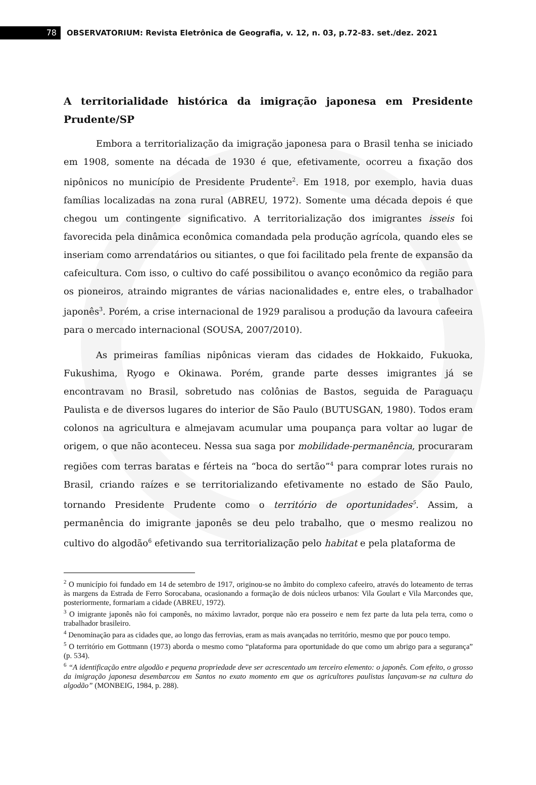78
OBSERVATORIUM: Revista Eletrônica de Geografia, v. 12, n. 03, p.72-83. set./dez. 2021
A territorialidade histórica da imigração japonesa em Presidente Prudente/SP
Embora a territorialização da imigração japonesa para o Brasil tenha se iniciado em 1908, somente na década de 1930 é que, efetivamente, ocorreu a fixação dos nipônicos no município de Presidente Prudente<sup>2</sup>. Em 1918, por exemplo, havia duas famílias localizadas na zona rural (ABREU, 1972). Somente uma década depois é que chegou um contingente significativo. A territorialização dos imigrantes isseis foi favorecida pela dinâmica econômica comandada pela produção agrícola, quando eles se inseriam como arrendatários ou sitiantes, o que foi facilitado pela frente de expansão da cafeicultura. Com isso, o cultivo do café possibilitou o avanço econômico da região para os pioneiros, atraindo migrantes de várias nacionalidades e, entre eles, o trabalhador japonês<sup>3</sup>. Porém, a crise internacional de 1929 paralisou a produção da lavoura cafeeira para o mercado internacional (SOUSA, 2007/2010).
As primeiras famílias nipônicas vieram das cidades de Hokkaido, Fukuoka, Fukushima, Ryogo e Okinawa. Porém, grande parte desses imigrantes já se encontravam no Brasil, sobretudo nas colônias de Bastos, seguida de Paraguaçu Paulista e de diversos lugares do interior de São Paulo (BUTUSGAN, 1980). Todos eram colonos na agricultura e almejavam acumular uma poupança para voltar ao lugar de origem, o que não aconteceu. Nessa sua saga por mobilidade-permanência, procuraram regiões com terras baratas e férteis na “boca do sertão”<sup>4</sup> para comprar lotes rurais no Brasil, criando raízes e se territorializando efetivamente no estado de São Paulo, tornando Presidente Prudente como o território de oportunidades<sup>5</sup>. Assim, a permanência do imigrante japonês se deu pelo trabalho, que o mesmo realizou no cultivo do algodão<sup>6</sup> efetivando sua territorialização pelo habitat e pela plataforma de
<sup>2</sup> O município foi fundado em 14 de setembro de 1917, originou-se no âmbito do complexo cafeeiro, através do loteamento de terras às margens da Estrada de Ferro Sorocabana, ocasionando a formação de dois núcleos urbanos: Vila Goulart e Vila Marcondes que, posteriormente, formariam a cidade (ABREU, 1972).
<sup>3</sup> O imigrante japonês não foi camponês, no máximo lavrador, porque não era posseiro e nem fez parte da luta pela terra, como o trabalhador brasileiro.
<sup>4</sup> Denominação para as cidades que, ao longo das ferrovias, eram as mais avançadas no território, mesmo que por pouco tempo.
<sup>5</sup> O território em Gottmann (1973) aborda o mesmo como “plataforma para oportunidade do que como um abrigo para a segurança” (p. 534).
<sup>6</sup> “A identificação entre algodão e pequena propriedade deve ser acrescentado um terceiro elemento: o japonês. Com efeito, o grosso da imigração japonesa desembarcou em Santos no exato momento em que os agricultores paulistas lançavam-se na cultura do algodão” (MONBEIG, 1984, p. 288).